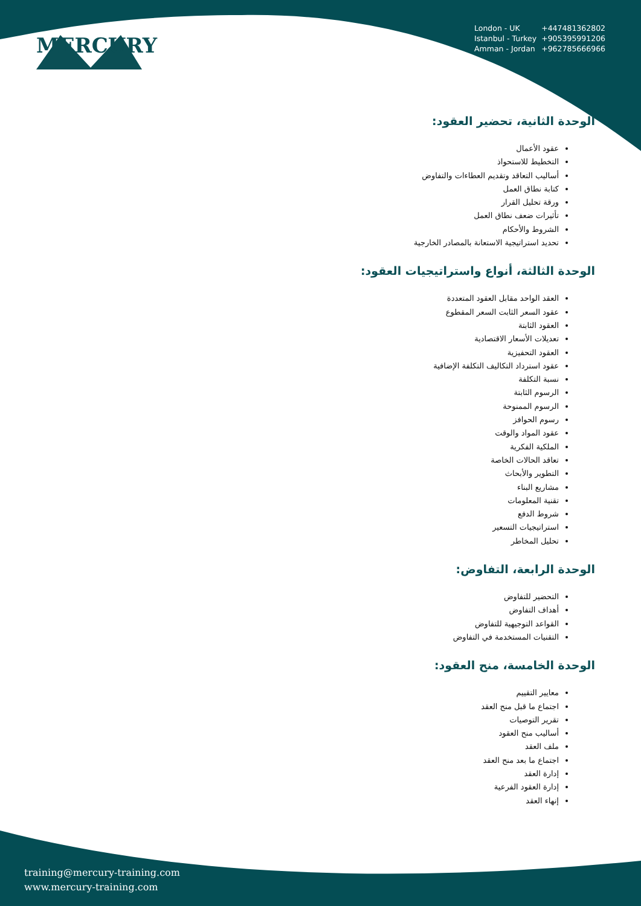MERCURY
| London - UK | +447481362802 |
| Istanbul - Turkey | +905395991206 |
| Amman - Jordan | +962785666966 |
الوحدة الثانية، تحضير العقود:
عقود الأعمال
التخطيط للاستحواذ
أساليب التعاقد وتقديم العطاءات والتفاوض
كتابة نطاق العمل
ورقة تحليل القرار
تأثيرات ضعف نطاق العمل
الشروط والأحكام
تحديد استراتيجية الاستعانة بالمصادر الخارجية
الوحدة الثالثة، أنواع واستراتيجيات العقود:
العقد الواحد مقابل العقود المتعددة
عقود السعر الثابت السعر المقطوع
العقود الثابتة
تعديلات الأسعار الاقتصادية
العقود التحفيزية
عقود استرداد التكاليف التكلفة الإضافية
نسبة التكلفة
الرسوم الثابتة
الرسوم الممنوحة
رسوم الحوافز
عقود المواد والوقت
الملكية الفكرية
تعاقد الحالات الخاصة
التطوير والأبحاث
مشاريع البناء
تقنية المعلومات
شروط الدفع
استراتيجيات التسعير
تحليل المخاطر
الوحدة الرابعة، التفاوض:
التحضير للتفاوض
أهداف التفاوض
القواعد التوجيهية للتفاوض
التقنيات المستخدمة في التفاوض
الوحدة الخامسة، منح العقود:
معايير التقييم
اجتماع ما قبل منح العقد
تقرير التوصيات
أساليب منح العقود
ملف العقد
اجتماع ما بعد منح العقد
إدارة العقد
إدارة العقود الفرعية
إنهاء العقد
training@mercury-training.com
www.mercury-training.com